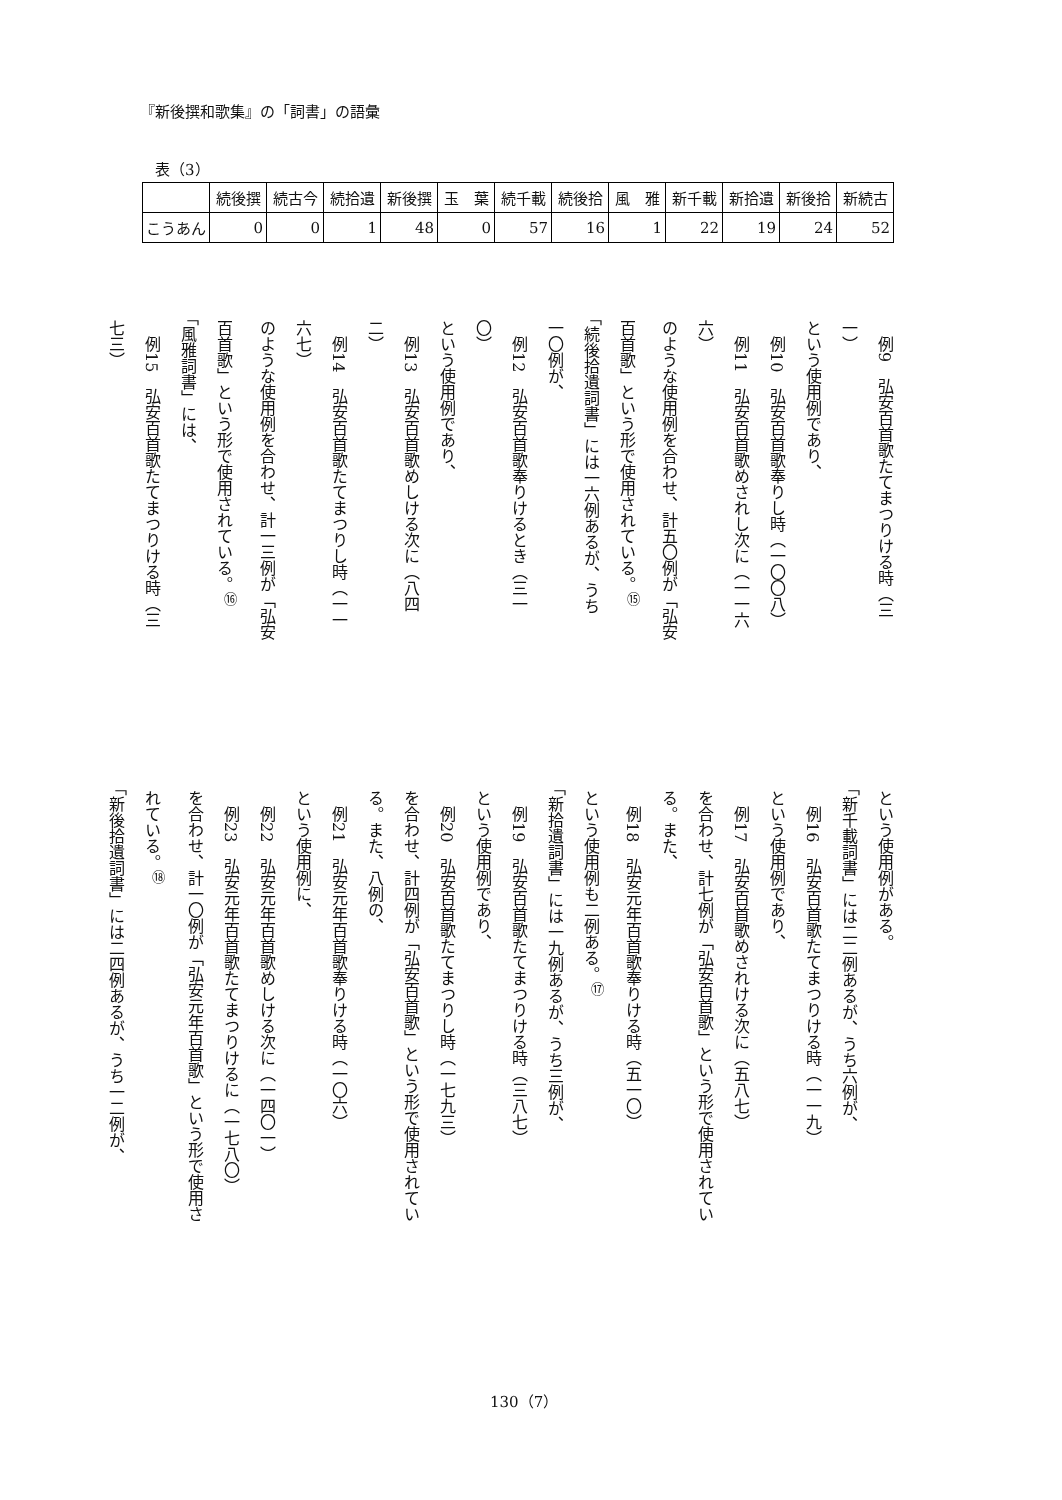『新後撰和歌集』の「詞書」の語彙
表（3）
| | 続後撰 | 続古今 | 続拾遺 | 新後撰 | 玉 葉 | 続千載 | 続後拾 | 風 雅 | 新千載 | 新拾遺 | 新後拾 | 新続古 |
| --- | --- | --- | --- | --- | --- | --- | --- | --- | --- | --- | --- | --- |
| こうあん | 0 | 0 | 1 | 48 | 0 | 57 | 16 | 1 | 22 | 19 | 24 | 52 |
　例9　弘安百首歌たてまつりける時（三
一）
という使用例であり、
　例10　弘安百首歌奉りし時（一〇〇八）
　例11　弘安百首歌めされし次に（一一六
六）
のような使用例を合わせ、計五〇例が「弘安
百首歌」という形で使用されている。<sup>⑮</sup>
「続後拾遺詞書」には一六例あるが、うち
一〇例が、
　例12　弘安百首歌奉りけるとき（三一
〇）
という使用例であり、
　例13　弘安百首歌めしける次に（八四
二）
　例14　弘安百首歌たてまつりし時（一一
六七）
のような使用例を合わせ、計一三例が「弘安
百首歌」という形で使用されている。<sup>⑯</sup>
「風雅詞書」には、
　例15　弘安百首歌たてまつりける時（三
七三）
という使用例がある。
「新千載詞書」には二二例あるが、うち六例が、
　例16　弘安百首歌たてまつりける時（一一九）
という使用例であり、
　例17　弘安百首歌めされける次に（五八七）
を合わせ、計七例が「弘安百首歌」という形で使用されてい
る。また、
　例18　弘安元年百首歌奉りける時（五一〇）
という使用例も二例ある。<sup>⑰</sup>
「新拾遺詞書」には一九例あるが、うち三例が、
　例19　弘安百首歌たてまつりける時（三八七）
という使用例であり、
　例20　弘安百首歌たてまつりし時（一七九三）
を合わせ、計四例が「弘安百首歌」という形で使用されてい
る。また、八例の、
　例21　弘安元年百首歌奉りける時（一〇六）
という使用例に、
　例22　弘安元年百首歌めしける次に（一四〇一）
　例23　弘安元年百首歌たてまつりけるに（一七八〇）
を合わせ、計一〇例が「弘安元年百首歌」という形で使用さ
れている。<sup>⑱</sup>
「新後拾遺詞書」には二四例あるが、うち一二例が、
130（7）